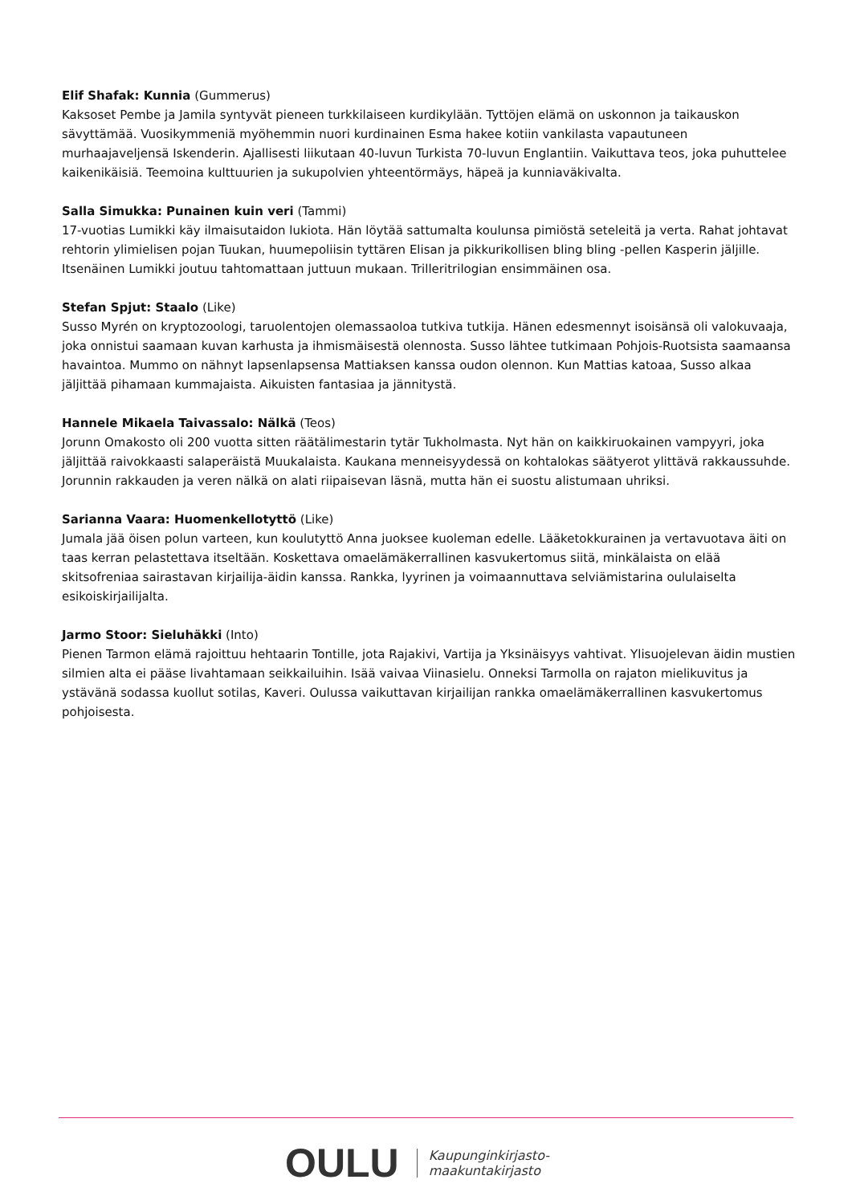Elif Shafak: Kunnia (Gummerus)
Kaksoset Pembe ja Jamila syntyvät pieneen turkkilaiseen kurdikylään. Tyttöjen elämä on uskonnon ja taikauskon sävyttämää. Vuosikymmeniä myöhemmin nuori kurdinainen Esma hakee kotiin vankilasta vapautuneen murhaajaveljensä Iskenderin. Ajallisesti liikutaan 40-luvun Turkista 70-luvun Englantiin. Vaikuttava teos, joka puhuttelee kaikenikäisiä. Teemoina kulttuurien ja sukupolvien yhteentörmäys, häpeä ja kunniaväkivalta.
Salla Simukka: Punainen kuin veri (Tammi)
17-vuotias Lumikki käy ilmaisutaidon lukiota. Hän löytää sattumalta koulunsa pimiöstä seteleitä ja verta. Rahat johtavat rehtorin ylimielisen pojan Tuukan, huumepoliisin tyttären Elisan ja pikkurikollisen bling bling -pellen Kasperin jäljille. Itsenäinen Lumikki joutuu tahtomattaan juttuun mukaan. Trilleritrilogian ensimmäinen osa.
Stefan Spjut: Staalo (Like)
Susso Myrén on kryptozoologi, taruolentojen olemassaoloa tutkiva tutkija. Hänen edesmennyt isoisänsä oli valokuvaaja, joka onnistui saamaan kuvan karhusta ja ihmismäisestä olennosta. Susso lähtee tutkimaan Pohjois-Ruotsista saamaansa havaintoa. Mummo on nähnyt lapsenlapsensa Mattiaksen kanssa oudon olennon. Kun Mattias katoaa, Susso alkaa jäljittää pihamaan kummajaista. Aikuisten fantasiaa ja jännitystä.
Hannele Mikaela Taivassalo: Nälkä (Teos)
Jorunn Omakosto oli 200 vuotta sitten räätälimestarin tytär Tukholmasta. Nyt hän on kaikkiruokainen vampyyri, joka jäljittää raivokkaasti salaperäistä Muukalaista. Kaukana menneisyydessä on kohtalokas säätyerot ylittävä rakkaussuhde. Jorunnin rakkauden ja veren nälkä on alati riipaisevan läsnä, mutta hän ei suostu alistumaan uhriksi.
Sarianna Vaara: Huomenkellotyttö (Like)
Jumala jää öisen polun varteen, kun koulutyttö Anna juoksee kuoleman edelle. Lääketokkurainen ja vertavuotava äiti on taas kerran pelastettava itseltään. Koskettava omaelämäkerrallinen kasvukertomus siitä, minkälaista on elää skitsofreniaa sairastavan kirjailija-äidin kanssa. Rankka, lyyrinen ja voimaannuttava selviämistarina oululaiselta esikoiskirjailijalta.
Jarmo Stoor: Sieluhäkki (Into)
Pienen Tarmon elämä rajoittuu hehtaarin Tontille, jota Rajakivi, Vartija ja Yksinäisyys vahtivat. Ylisuojelevan äidin mustien silmien alta ei pääse livahtamaan seikkailuihin. Isää vaivaa Viinasielu. Onneksi Tarmolla on rajaton mielikuvitus ja ystävänä sodassa kuollut sotilas, Kaveri. Oulussa vaikuttavan kirjailijan rankka omaelämäkerrallinen kasvukertomus pohjoisesta.
OULU Kaupunginkirjasto-
maakuntakirjasto